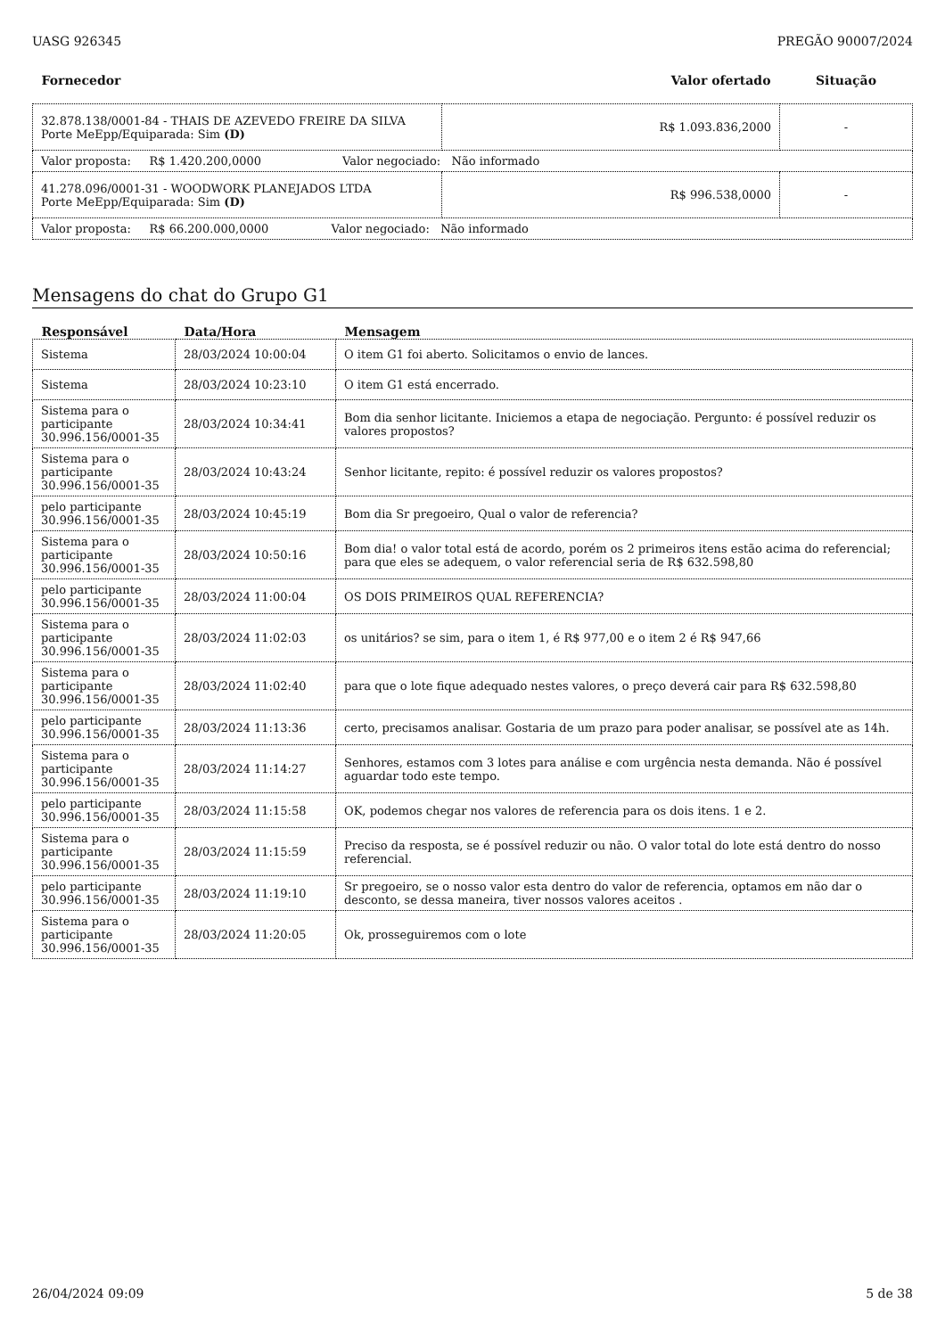UASG 926345 PREGÃO 90007/2024
| Fornecedor | Valor ofertado | Situação |
| --- | --- | --- |
| 32.878.138/0001-84 - THAIS DE AZEVEDO FREIRE DA SILVA Porte MeEpp/Equiparada: Sim (D) | R$ 1.093.836,2000 | - |
| Valor proposta: R$ 1.420.200,0000 Valor negociado: Não informado | | |
| 41.278.096/0001-31 - WOODWORK PLANEJADOS LTDA Porte MeEpp/Equiparada: Sim (D) | R$ 996.538,0000 | - |
| Valor proposta: R$ 66.200.000,0000 Valor negociado: Não informado | | |
Mensagens do chat do Grupo G1
| Responsável | Data/Hora | Mensagem |
| --- | --- | --- |
| Sistema | 28/03/2024 10:00:04 | O item G1 foi aberto. Solicitamos o envio de lances. |
| Sistema | 28/03/2024 10:23:10 | O item G1 está encerrado. |
| Sistema para o participante 30.996.156/0001-35 | 28/03/2024 10:34:41 | Bom dia senhor licitante. Iniciemos a etapa de negociação. Pergunto: é possível reduzir os valores propostos? |
| Sistema para o participante 30.996.156/0001-35 | 28/03/2024 10:43:24 | Senhor licitante, repito: é possível reduzir os valores propostos? |
| pelo participante 30.996.156/0001-35 | 28/03/2024 10:45:19 | Bom dia Sr pregoeiro, Qual o valor de referencia? |
| Sistema para o participante 30.996.156/0001-35 | 28/03/2024 10:50:16 | Bom dia! o valor total está de acordo, porém os 2 primeiros itens estão acima do referencial; para que eles se adequem, o valor referencial seria de R$ 632.598,80 |
| pelo participante 30.996.156/0001-35 | 28/03/2024 11:00:04 | OS DOIS PRIMEIROS QUAL REFERENCIA? |
| Sistema para o participante 30.996.156/0001-35 | 28/03/2024 11:02:03 | os unitários? se sim, para o item 1, é R$ 977,00 e o item 2 é R$ 947,66 |
| Sistema para o participante 30.996.156/0001-35 | 28/03/2024 11:02:40 | para que o lote fique adequado nestes valores, o preço deverá cair para R$ 632.598,80 |
| pelo participante 30.996.156/0001-35 | 28/03/2024 11:13:36 | certo, precisamos analisar. Gostaria de um prazo para poder analisar, se possível ate as 14h. |
| Sistema para o participante 30.996.156/0001-35 | 28/03/2024 11:14:27 | Senhores, estamos com 3 lotes para análise e com urgência nesta demanda. Não é possível aguardar todo este tempo. |
| pelo participante 30.996.156/0001-35 | 28/03/2024 11:15:58 | OK, podemos chegar nos valores de referencia para os dois itens. 1 e 2. |
| Sistema para o participante 30.996.156/0001-35 | 28/03/2024 11:15:59 | Preciso da resposta, se é possível reduzir ou não. O valor total do lote está dentro do nosso referencial. |
| pelo participante 30.996.156/0001-35 | 28/03/2024 11:19:10 | Sr pregoeiro, se o nosso valor esta dentro do valor de referencia, optamos em não dar o desconto, se dessa maneira, tiver nossos valores aceitos . |
| Sistema para o participante 30.996.156/0001-35 | 28/03/2024 11:20:05 | Ok, prosseguiremos com o lote |
26/04/2024 09:09 5 de 38